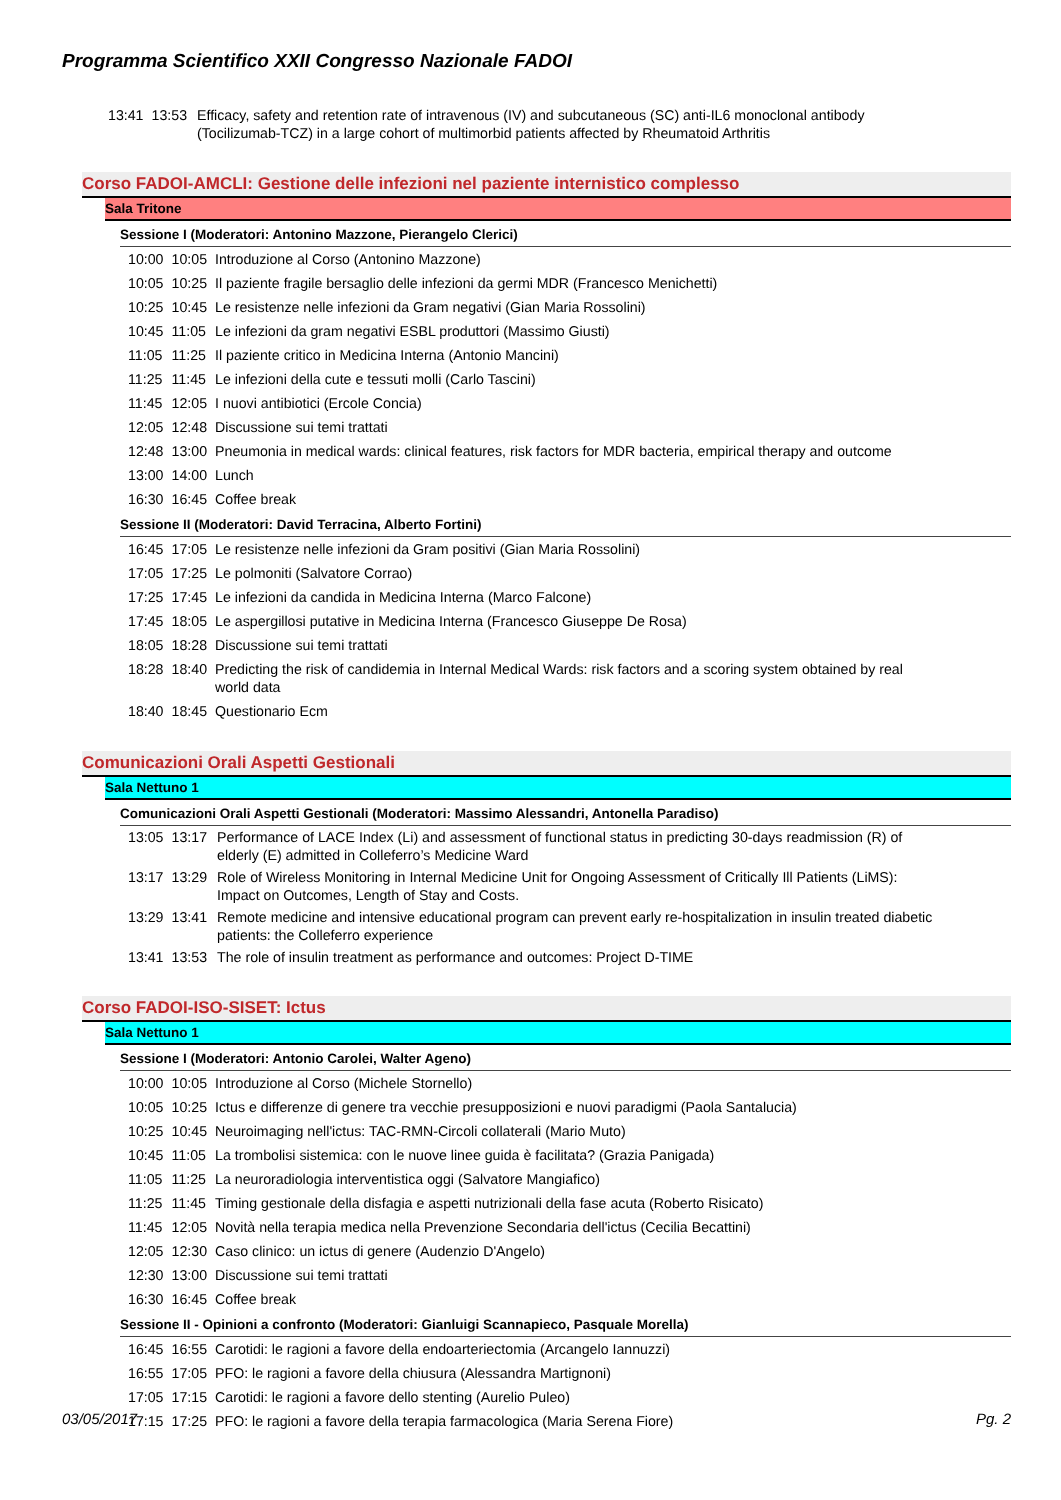Programma Scientifico XXII Congresso Nazionale FADOI
| 13:41 | 13:53 | Efficacy, safety and retention rate of intravenous (IV) and subcutaneous (SC) anti-IL6 monoclonal antibody (Tocilizumab-TCZ) in a large cohort of multimorbid patients affected by Rheumatoid Arthritis |
Corso FADOI-AMCLI: Gestione delle infezioni nel paziente internistico complesso
Sala Tritone
Sessione I (Moderatori: Antonino Mazzone, Pierangelo Clerici)
| 10:00 | 10:05 | Introduzione al Corso (Antonino Mazzone) |
| 10:05 | 10:25 | Il paziente fragile bersaglio delle infezioni da germi MDR (Francesco Menichetti) |
| 10:25 | 10:45 | Le resistenze nelle infezioni da Gram negativi (Gian Maria Rossolini) |
| 10:45 | 11:05 | Le infezioni da gram negativi ESBL produttori (Massimo Giusti) |
| 11:05 | 11:25 | Il paziente critico in Medicina Interna (Antonio Mancini) |
| 11:25 | 11:45 | Le infezioni della cute e tessuti molli (Carlo Tascini) |
| 11:45 | 12:05 | I nuovi antibiotici (Ercole Concia) |
| 12:05 | 12:48 | Discussione sui temi trattati |
| 12:48 | 13:00 | Pneumonia in medical wards: clinical features, risk factors for MDR bacteria, empirical therapy and outcome |
| 13:00 | 14:00 | Lunch |
| 16:30 | 16:45 | Coffee break |
Sessione II (Moderatori: David Terracina, Alberto Fortini)
| 16:45 | 17:05 | Le resistenze nelle infezioni da Gram positivi (Gian Maria Rossolini) |
| 17:05 | 17:25 | Le polmoniti (Salvatore Corrao) |
| 17:25 | 17:45 | Le infezioni da candida in Medicina Interna (Marco Falcone) |
| 17:45 | 18:05 | Le aspergillosi putative in Medicina Interna (Francesco Giuseppe De Rosa) |
| 18:05 | 18:28 | Discussione sui temi trattati |
| 18:28 | 18:40 | Predicting the risk of candidemia in Internal Medical Wards: risk factors and a scoring system obtained by real world data |
| 18:40 | 18:45 | Questionario Ecm |
Comunicazioni Orali Aspetti Gestionali
Sala Nettuno 1
Comunicazioni Orali Aspetti Gestionali (Moderatori: Massimo Alessandri, Antonella Paradiso)
| 13:05 | 13:17 | Performance of LACE Index (Li) and assessment of functional status in predicting 30-days readmission (R) of elderly (E) admitted in Colleferro’s Medicine Ward |
| 13:17 | 13:29 | Role of Wireless Monitoring in Internal Medicine Unit for Ongoing Assessment of Critically Ill Patients (LiMS): Impact on Outcomes, Length of Stay and Costs. |
| 13:29 | 13:41 | Remote medicine and intensive educational program can prevent early re-hospitalization in insulin treated diabetic patients: the Colleferro experience |
| 13:41 | 13:53 | The role of insulin treatment as performance and outcomes: Project D-TIME |
Corso FADOI-ISO-SISET: Ictus
Sala Nettuno 1
Sessione I (Moderatori: Antonio Carolei, Walter Ageno)
| 10:00 | 10:05 | Introduzione al Corso (Michele Stornello) |
| 10:05 | 10:25 | Ictus e differenze di genere tra vecchie presupposizioni e nuovi paradigmi (Paola Santalucia) |
| 10:25 | 10:45 | Neuroimaging nell'ictus: TAC-RMN-Circoli collaterali (Mario Muto) |
| 10:45 | 11:05 | La trombolisi sistemica: con le nuove linee guida è facilitata? (Grazia Panigada) |
| 11:05 | 11:25 | La neuroradiologia interventistica oggi (Salvatore Mangiafico) |
| 11:25 | 11:45 | Timing gestionale della disfagia e aspetti nutrizionali della fase acuta (Roberto Risicato) |
| 11:45 | 12:05 | Novità nella terapia medica nella Prevenzione Secondaria dell'ictus (Cecilia Becattini) |
| 12:05 | 12:30 | Caso clinico: un ictus di genere (Audenzio D'Angelo) |
| 12:30 | 13:00 | Discussione sui temi trattati |
| 16:30 | 16:45 | Coffee break |
Sessione II - Opinioni a confronto (Moderatori: Gianluigi Scannapieco, Pasquale Morella)
| 16:45 | 16:55 | Carotidi: le ragioni a favore della endoarteriectomia (Arcangelo Iannuzzi) |
| 16:55 | 17:05 | PFO: le ragioni a favore della chiusura (Alessandra Martignoni) |
| 17:05 | 17:15 | Carotidi: le ragioni a favore dello stenting (Aurelio Puleo) |
| 17:15 | 17:25 | PFO: le ragioni a favore della terapia farmacologica (Maria Serena Fiore) |
03/05/2017 Pg. 2